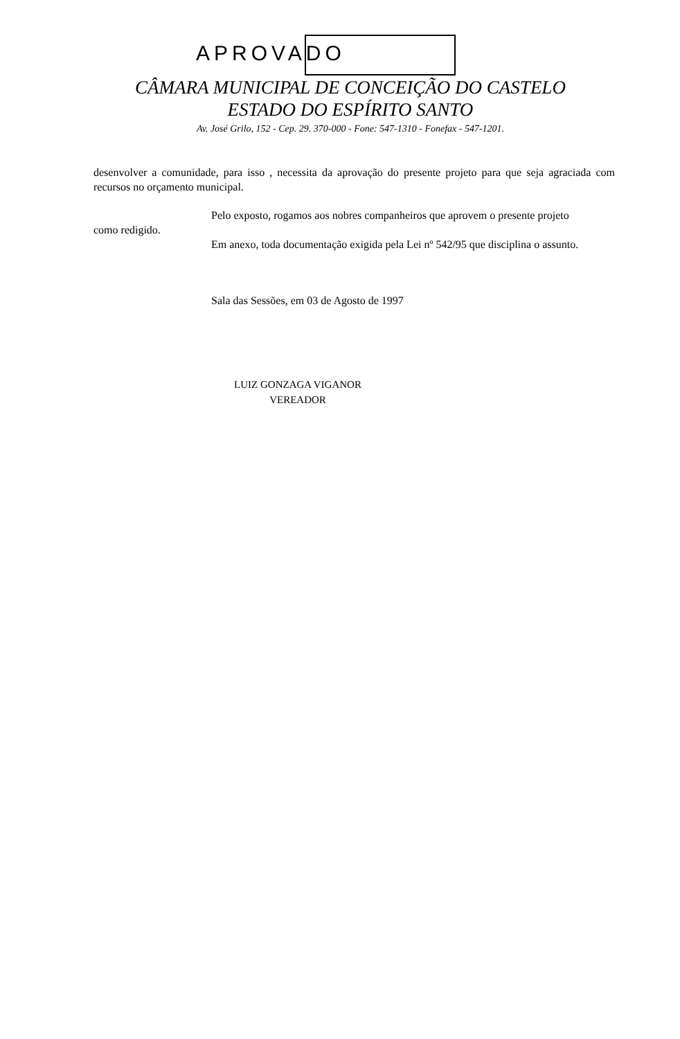APROVADO
CÂMARA MUNICIPAL DE CONCEIÇÃO DO CASTELO
ESTADO DO ESPÍRITO SANTO
Av. José Grilo, 152 - Cep. 29. 370-000 - Fone: 547-1310 - Fonefax - 547-1201.
desenvolver a comunidade, para isso , necessita da aprovação do presente projeto para que seja agraciada com recursos no orçamento municipal.
Pelo exposto, rogamos aos nobres companheiros que aprovem o presente projeto
como redigido.
Em anexo, toda documentação exigida pela Lei nº 542/95 que disciplina o assunto.
Sala das Sessões, em 03 de Agosto de 1997
LUIZ GONZAGA VIGANOR
VEREADOR